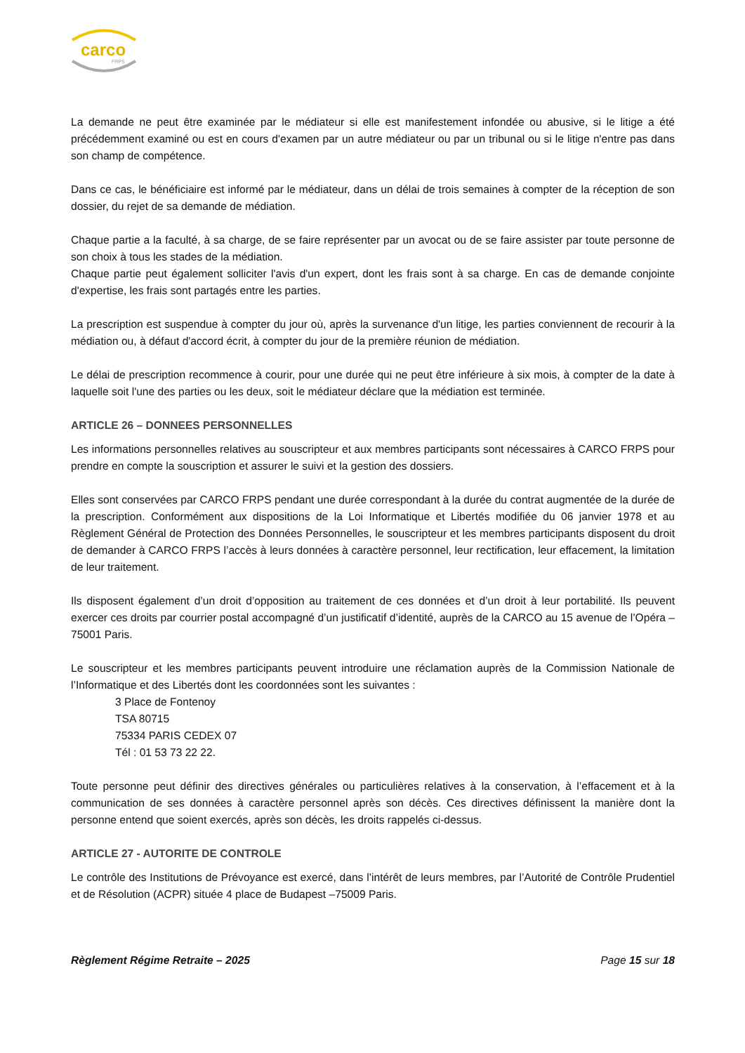carco
FRPS
La demande ne peut être examinée par le médiateur si elle est manifestement infondée ou abusive, si le litige a été précédemment examiné ou est en cours d'examen par un autre médiateur ou par un tribunal ou si le litige n'entre pas dans son champ de compétence.
Dans ce cas, le bénéficiaire est informé par le médiateur, dans un délai de trois semaines à compter de la réception de son dossier, du rejet de sa demande de médiation.
Chaque partie a la faculté, à sa charge, de se faire représenter par un avocat ou de se faire assister par toute personne de son choix à tous les stades de la médiation.
Chaque partie peut également solliciter l'avis d'un expert, dont les frais sont à sa charge. En cas de demande conjointe d'expertise, les frais sont partagés entre les parties.
La prescription est suspendue à compter du jour où, après la survenance d'un litige, les parties conviennent de recourir à la médiation ou, à défaut d'accord écrit, à compter du jour de la première réunion de médiation.
Le délai de prescription recommence à courir, pour une durée qui ne peut être inférieure à six mois, à compter de la date à laquelle soit l'une des parties ou les deux, soit le médiateur déclare que la médiation est terminée.
ARTICLE 26 – DONNEES PERSONNELLES
Les informations personnelles relatives au souscripteur et aux membres participants sont nécessaires à CARCO FRPS pour prendre en compte la souscription et assurer le suivi et la gestion des dossiers.
Elles sont conservées par CARCO FRPS pendant une durée correspondant à la durée du contrat augmentée de la durée de la prescription. Conformément aux dispositions de la Loi Informatique et Libertés modifiée du 06 janvier 1978 et au Règlement Général de Protection des Données Personnelles, le souscripteur et les membres participants disposent du droit de demander à CARCO FRPS l’accès à leurs données à caractère personnel, leur rectification, leur effacement, la limitation de leur traitement.
Ils disposent également d’un droit d’opposition au traitement de ces données et d’un droit à leur portabilité. Ils peuvent exercer ces droits par courrier postal accompagné d’un justificatif d’identité, auprès de la CARCO au 15 avenue de l’Opéra – 75001 Paris.
Le souscripteur et les membres participants peuvent introduire une réclamation auprès de la Commission Nationale de l’Informatique et des Libertés dont les coordonnées sont les suivantes :
3 Place de Fontenoy
TSA 80715
75334 PARIS CEDEX 07
Tél : 01 53 73 22 22.
Toute personne peut définir des directives générales ou particulières relatives à la conservation, à l’effacement et à la communication de ses données à caractère personnel après son décès. Ces directives définissent la manière dont la personne entend que soient exercés, après son décès, les droits rappelés ci-dessus.
ARTICLE 27 - AUTORITE DE CONTROLE
Le contrôle des Institutions de Prévoyance est exercé, dans l’intérêt de leurs membres, par l’Autorité de Contrôle Prudentiel et de Résolution (ACPR) située 4 place de Budapest –75009 Paris.
Règlement Régime Retraite – 2025 Page 15 sur 18